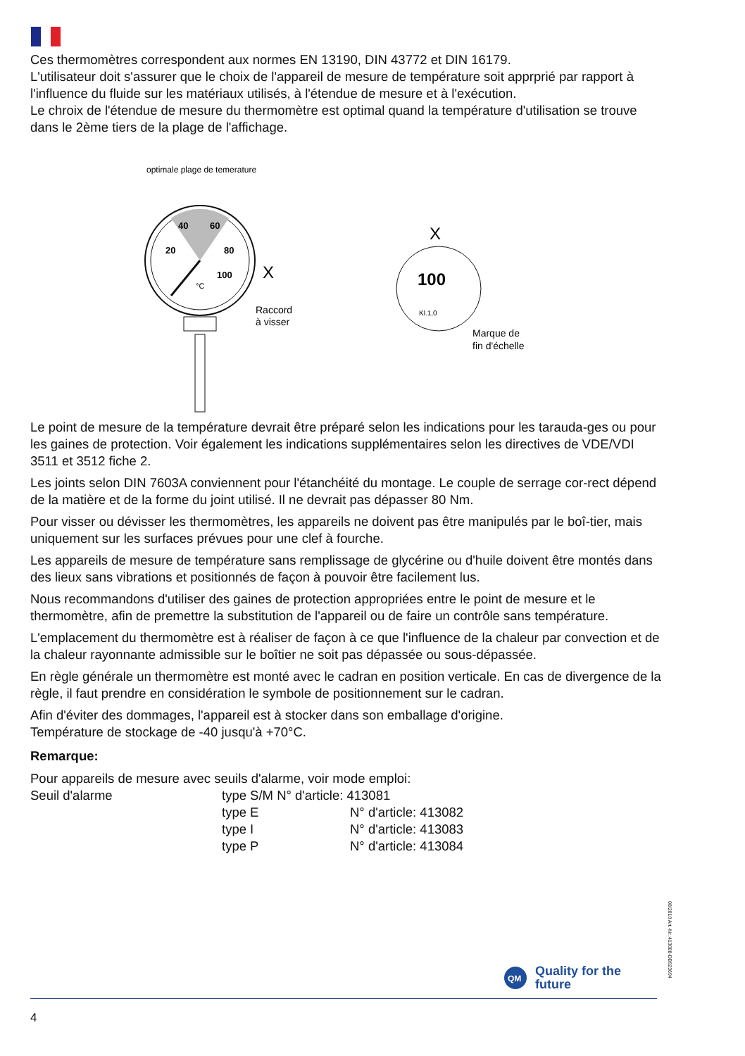Ces thermomètres correspondent aux normes EN 13190, DIN 43772 et DIN 16179.
L'utilisateur doit s'assurer que le choix de l'appareil de mesure de température soit apprprié par rapport à l'influence du fluide sur les matériaux utilisés, à l'étendue de mesure et à l'exécution.
Le chroix de l'étendue de mesure du thermomètre est optimal quand la température d'utilisation se trouve dans le 2ème tiers de la plage de l'affichage.
optimale plage de temerature
40
60
20
80
100
°C
X
Raccord
à visser
X
100
Kl.1,0
Marque de
fin d'échelle
Le point de mesure de la température devrait être préparé selon les indications pour les tarauda-ges ou pour les gaines de protection. Voir également les indications supplémentaires selon les directives de VDE/VDI 3511 et 3512 fiche 2.
Les joints selon DIN 7603A conviennent pour l'étanchéité du montage. Le couple de serrage cor-rect dépend de la matière et de la forme du joint utilisé. Il ne devrait pas dépasser 80 Nm.
Pour visser ou dévisser les thermomètres, les appareils ne doivent pas être manipulés par le boî-tier, mais uniquement sur les surfaces prévues pour une clef à fourche.
Les appareils de mesure de température sans remplissage de glycérine ou d'huile doivent être montés dans des lieux sans vibrations et positionnés de façon à pouvoir être facilement lus.
Nous recommandons d'utiliser des gaines de protection appropriées entre le point de mesure et le thermomètre, afin de premettre la substitution de l'appareil ou de faire un contrôle sans température.
L'emplacement du thermomètre est à réaliser de façon à ce que l'influence de la chaleur par convection et de la chaleur rayonnante admissible sur le boîtier ne soit pas dépassée ou sous-dépassée.
En règle générale un thermomètre est monté avec le cadran en position verticale. En cas de divergence de la règle, il faut prendre en considération le symbole de positionnement sur le cadran.
Afin d'éviter des dommages, l'appareil est à stocker dans son emballage d'origine.
Température de stockage de -40 jusqu'à +70°C.
Remarque:
Pour appareils de mesure avec seuils d'alarme, voir mode emploi:
| Seuil d'alarme | type S/M N° d'article: 413081 | |
| | type E | N° d'article: 413082 |
| | type I | N° d'article: 413083 |
| | type P | N° d'article: 413084 |
08/2010 Art.-Nr.:413088-DB923694
QM
Quality for the
future
4